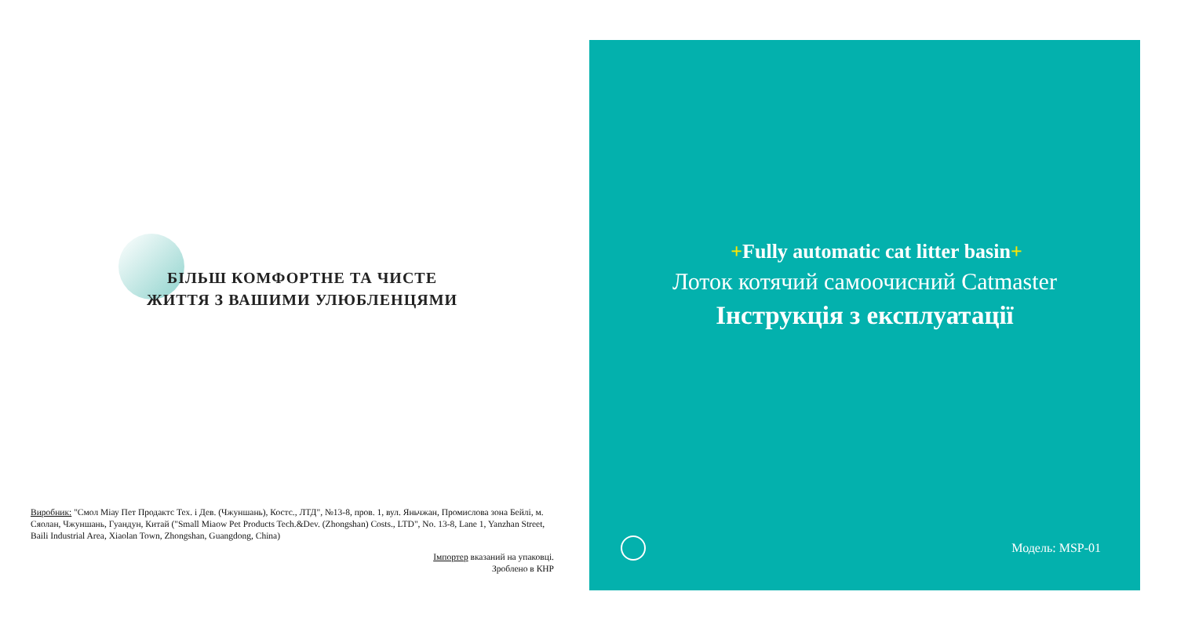БІЛЬШ КОМФОРТНЕ ТА ЧИСТЕ
ЖИТТЯ З ВАШИМИ УЛЮБЛЕНЦЯМИ
Виробник: "Смол Міау Пет Продактс Тех. і Дев. (Чжуншань), Костс., ЛТД", №13-8, пров. 1, вул. Яньчжан, Промислова зона Бейлі, м. Сяолан, Чжуншань, Гуандун, Китай ("Small Miaow Pet Products Tech.&Dev. (Zhongshan) Costs., LTD", No. 13-8, Lane 1, Yanzhan Street, Baili Industrial Area, Xiaolan Town, Zhongshan, Guangdong, China)
Імпортер вказаний на упаковці.
Зроблено в КНР
+Fully automatic cat litter basin+
Лоток котячий самоочисний Catmaster
Інструкція з експлуатації
Модель: MSP-01